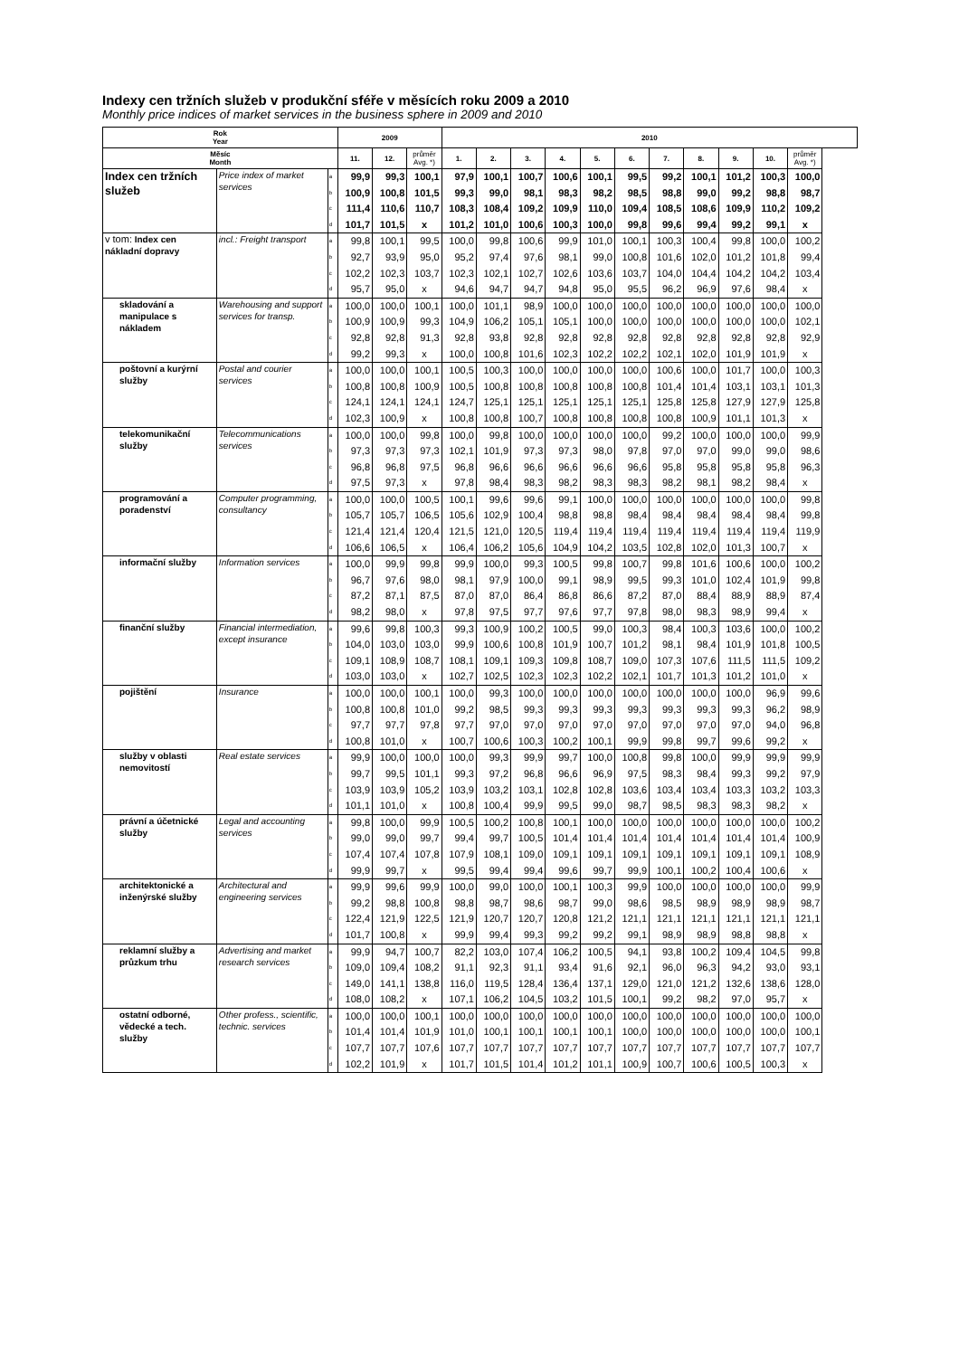Indexy cen tržních služeb v produkční sféře v měsících roku 2009 a 2010
Monthly price indices of market services in the business sphere in 2009 and 2010
| Rok Year | | | 2009 | | | 2010 | | | | | | | | | | |
| --- | --- | --- | --- | --- | --- | --- | --- | --- | --- | --- | --- | --- | --- | --- | --- | --- |
| Měsíc Month | | | 11. | 12. | průměr Avg. *) | 1. | 2. | 3. | 4. | 5. | 6. | 7. | 8. | 9. | 10. | průměr Avg. *) |
| Index cen tržních služeb | Price index of market services | a | 99,9 | 99,3 | 100,1 | 97,9 | 100,1 | 100,7 | 100,6 | 100,1 | 99,5 | 99,2 | 100,1 | 101,2 | 100,3 | 100,0 |
| | | b | 100,9 | 100,8 | 101,5 | 99,3 | 99,0 | 98,1 | 98,3 | 98,2 | 98,5 | 98,8 | 99,0 | 99,2 | 98,8 | 98,7 |
| | | c | 111,4 | 110,6 | 110,7 | 108,3 | 108,4 | 109,2 | 109,9 | 110,0 | 109,4 | 108,5 | 108,6 | 109,9 | 110,2 | 109,2 |
| | | d | 101,7 | 101,5 | x | 101,2 | 101,0 | 100,6 | 100,3 | 100,0 | 99,8 | 99,6 | 99,4 | 99,2 | 99,1 | x |
| v tom: Index cen nákladní dopravy | incl.: Freight transport | a | 99,8 | 100,1 | 99,5 | 100,0 | 99,8 | 100,6 | 99,9 | 101,0 | 100,1 | 100,3 | 100,4 | 99,8 | 100,0 | 100,2 |
| | | b | 92,7 | 93,9 | 95,0 | 95,2 | 97,4 | 97,6 | 98,1 | 99,0 | 100,8 | 101,6 | 102,0 | 101,2 | 101,8 | 99,4 |
| | | c | 102,2 | 102,3 | 103,7 | 102,3 | 102,1 | 102,7 | 102,6 | 103,6 | 103,7 | 104,0 | 104,4 | 104,2 | 104,2 | 103,4 |
| | | d | 95,7 | 95,0 | x | 94,6 | 94,7 | 94,7 | 94,8 | 95,0 | 95,5 | 96,2 | 96,9 | 97,6 | 98,4 | x |
| skladování a manipulace s nákladem | Warehousing and support services for transp. | a | 100,0 | 100,0 | 100,1 | 100,0 | 101,1 | 98,9 | 100,0 | 100,0 | 100,0 | 100,0 | 100,0 | 100,0 | 100,0 | 100,0 |
| | | b | 100,9 | 100,9 | 99,3 | 104,9 | 106,2 | 105,1 | 105,1 | 100,0 | 100,0 | 100,0 | 100,0 | 100,0 | 100,0 | 102,1 |
| | | c | 92,8 | 92,8 | 91,3 | 92,8 | 93,8 | 92,8 | 92,8 | 92,8 | 92,8 | 92,8 | 92,8 | 92,8 | 92,8 | 92,9 |
| | | d | 99,2 | 99,3 | x | 100,0 | 100,8 | 101,6 | 102,3 | 102,2 | 102,2 | 102,1 | 102,0 | 101,9 | 101,9 | x |
| poštovní a kurýrní služby | Postal and courier services | a | 100,0 | 100,0 | 100,1 | 100,5 | 100,3 | 100,0 | 100,0 | 100,0 | 100,0 | 100,6 | 100,0 | 101,7 | 100,0 | 100,3 |
| | | b | 100,8 | 100,8 | 100,9 | 100,5 | 100,8 | 100,8 | 100,8 | 100,8 | 100,8 | 101,4 | 101,4 | 103,1 | 103,1 | 101,3 |
| | | c | 124,1 | 124,1 | 124,1 | 124,7 | 125,1 | 125,1 | 125,1 | 125,1 | 125,1 | 125,8 | 125,8 | 127,9 | 127,9 | 125,8 |
| | | d | 102,3 | 100,9 | x | 100,8 | 100,8 | 100,7 | 100,8 | 100,8 | 100,8 | 100,8 | 100,9 | 101,1 | 101,3 | x |
| telekomunikační služby | Telecommunications services | a | 100,0 | 100,0 | 99,8 | 100,0 | 99,8 | 100,0 | 100,0 | 100,0 | 100,0 | 99,2 | 100,0 | 100,0 | 100,0 | 99,9 |
| | | b | 97,3 | 97,3 | 97,3 | 102,1 | 101,9 | 97,3 | 97,3 | 98,0 | 97,8 | 97,0 | 97,0 | 99,0 | 99,0 | 98,6 |
| | | c | 96,8 | 96,8 | 97,5 | 96,8 | 96,6 | 96,6 | 96,6 | 96,6 | 96,6 | 95,8 | 95,8 | 95,8 | 95,8 | 96,3 |
| | | d | 97,5 | 97,3 | x | 97,8 | 98,4 | 98,3 | 98,2 | 98,3 | 98,3 | 98,2 | 98,1 | 98,2 | 98,4 | x |
| programování a poradenství | Computer programming, consultancy | a | 100,0 | 100,0 | 100,5 | 100,1 | 99,6 | 99,6 | 99,1 | 100,0 | 100,0 | 100,0 | 100,0 | 100,0 | 100,0 | 99,8 |
| | | b | 105,7 | 105,7 | 106,5 | 105,6 | 102,9 | 100,4 | 98,8 | 98,8 | 98,4 | 98,4 | 98,4 | 98,4 | 98,4 | 99,8 |
| | | c | 121,4 | 121,4 | 120,4 | 121,5 | 121,0 | 120,5 | 119,4 | 119,4 | 119,4 | 119,4 | 119,4 | 119,4 | 119,4 | 119,9 |
| | | d | 106,6 | 106,5 | x | 106,4 | 106,2 | 105,6 | 104,9 | 104,2 | 103,5 | 102,8 | 102,0 | 101,3 | 100,7 | x |
| informační služby | Information services | a | 100,0 | 99,9 | 99,8 | 99,9 | 100,0 | 99,3 | 100,5 | 99,8 | 100,7 | 99,8 | 101,6 | 100,6 | 100,0 | 100,2 |
| | | b | 96,7 | 97,6 | 98,0 | 98,1 | 97,9 | 100,0 | 99,1 | 98,9 | 99,5 | 99,3 | 101,0 | 102,4 | 101,9 | 99,8 |
| | | c | 87,2 | 87,1 | 87,5 | 87,0 | 87,0 | 86,4 | 86,8 | 86,6 | 87,2 | 87,0 | 88,4 | 88,9 | 88,9 | 87,4 |
| | | d | 98,2 | 98,0 | x | 97,8 | 97,5 | 97,7 | 97,6 | 97,7 | 97,8 | 98,0 | 98,3 | 98,9 | 99,4 | x |
| finanční služby | Financial intermediation, except insurance | a | 99,6 | 99,8 | 100,3 | 99,3 | 100,9 | 100,2 | 100,5 | 99,0 | 100,3 | 98,4 | 100,3 | 103,6 | 100,0 | 100,2 |
| | | b | 104,0 | 103,0 | 103,0 | 99,9 | 100,6 | 100,8 | 101,9 | 100,7 | 101,2 | 98,1 | 98,4 | 101,9 | 101,8 | 100,5 |
| | | c | 109,1 | 108,9 | 108,7 | 108,1 | 109,1 | 109,3 | 109,8 | 108,7 | 109,0 | 107,3 | 107,6 | 111,5 | 111,5 | 109,2 |
| | | d | 103,0 | 103,0 | x | 102,7 | 102,5 | 102,3 | 102,3 | 102,2 | 102,1 | 101,7 | 101,3 | 101,2 | 101,0 | x |
| pojištění | Insurance | a | 100,0 | 100,0 | 100,1 | 100,0 | 99,3 | 100,0 | 100,0 | 100,0 | 100,0 | 100,0 | 100,0 | 100,0 | 96,9 | 99,6 |
| | | b | 100,8 | 100,8 | 101,0 | 99,2 | 98,5 | 99,3 | 99,3 | 99,3 | 99,3 | 99,3 | 99,3 | 99,3 | 96,2 | 98,9 |
| | | c | 97,7 | 97,7 | 97,8 | 97,7 | 97,0 | 97,0 | 97,0 | 97,0 | 97,0 | 97,0 | 97,0 | 97,0 | 94,0 | 96,8 |
| | | d | 100,8 | 101,0 | x | 100,7 | 100,6 | 100,3 | 100,2 | 100,1 | 99,9 | 99,8 | 99,7 | 99,6 | 99,2 | x |
| služby v oblasti nemovitostí | Real estate services | a | 99,9 | 100,0 | 100,0 | 100,0 | 99,3 | 99,9 | 99,7 | 100,0 | 100,8 | 99,8 | 100,0 | 99,9 | 99,9 | 99,9 |
| | | b | 99,7 | 99,5 | 101,1 | 99,3 | 97,2 | 96,8 | 96,6 | 96,9 | 97,5 | 98,3 | 98,4 | 99,3 | 99,2 | 97,9 |
| | | c | 103,9 | 103,9 | 105,2 | 103,9 | 103,2 | 103,1 | 102,8 | 102,8 | 103,6 | 103,4 | 103,4 | 103,3 | 103,2 | 103,3 |
| | | d | 101,1 | 101,0 | x | 100,8 | 100,4 | 99,9 | 99,5 | 99,0 | 98,7 | 98,5 | 98,3 | 98,3 | 98,2 | x |
| právní a účetnické služby | Legal and accounting services | a | 99,8 | 100,0 | 99,9 | 100,5 | 100,2 | 100,8 | 100,1 | 100,0 | 100,0 | 100,0 | 100,0 | 100,0 | 100,0 | 100,2 |
| | | b | 99,0 | 99,0 | 99,7 | 99,4 | 99,7 | 100,5 | 101,4 | 101,4 | 101,4 | 101,4 | 101,4 | 101,4 | 101,4 | 100,9 |
| | | c | 107,4 | 107,4 | 107,8 | 107,9 | 108,1 | 109,0 | 109,1 | 109,1 | 109,1 | 109,1 | 109,1 | 109,1 | 109,1 | 108,9 |
| | | d | 99,9 | 99,7 | x | 99,5 | 99,4 | 99,4 | 99,6 | 99,7 | 99,9 | 100,1 | 100,2 | 100,4 | 100,6 | x |
| architektonické a inženýrské služby | Architectural and engineering services | a | 99,9 | 99,6 | 99,9 | 100,0 | 99,0 | 100,0 | 100,1 | 100,3 | 99,9 | 100,0 | 100,0 | 100,0 | 100,0 | 99,9 |
| | | b | 99,2 | 98,8 | 100,8 | 98,8 | 98,7 | 98,6 | 98,7 | 99,0 | 98,6 | 98,5 | 98,9 | 98,9 | 98,9 | 98,7 |
| | | c | 122,4 | 121,9 | 122,5 | 121,9 | 120,7 | 120,7 | 120,8 | 121,2 | 121,1 | 121,1 | 121,1 | 121,1 | 121,1 | 121,1 |
| | | d | 101,7 | 100,8 | x | 99,9 | 99,4 | 99,3 | 99,2 | 99,2 | 99,1 | 98,9 | 98,9 | 98,8 | 98,8 | x |
| reklamní služby a průzkum trhu | Advertising and market research services | a | 99,9 | 94,7 | 100,7 | 82,2 | 103,0 | 107,4 | 106,2 | 100,5 | 94,1 | 93,8 | 100,2 | 109,4 | 104,5 | 99,8 |
| | | b | 109,0 | 109,4 | 108,2 | 91,1 | 92,3 | 91,1 | 93,4 | 91,6 | 92,1 | 96,0 | 96,3 | 94,2 | 93,0 | 93,1 |
| | | c | 149,0 | 141,1 | 138,8 | 116,0 | 119,5 | 128,4 | 136,4 | 137,1 | 129,0 | 121,0 | 121,2 | 132,6 | 138,6 | 128,0 |
| | | d | 108,0 | 108,2 | x | 107,1 | 106,2 | 104,5 | 103,2 | 101,5 | 100,1 | 99,2 | 98,2 | 97,0 | 95,7 | x |
| ostatní odborné, vědecké a tech. služby | Other profess., scientific, technic. services | a | 100,0 | 100,0 | 100,1 | 100,0 | 100,0 | 100,0 | 100,0 | 100,0 | 100,0 | 100,0 | 100,0 | 100,0 | 100,0 | 100,0 |
| | | b | 101,4 | 101,4 | 101,9 | 101,0 | 100,1 | 100,1 | 100,1 | 100,1 | 100,0 | 100,0 | 100,0 | 100,0 | 100,0 | 100,1 |
| | | c | 107,7 | 107,7 | 107,6 | 107,7 | 107,7 | 107,7 | 107,7 | 107,7 | 107,7 | 107,7 | 107,7 | 107,7 | 107,7 | 107,7 |
| | | d | 102,2 | 101,9 | x | 101,7 | 101,5 | 101,4 | 101,2 | 101,1 | 100,9 | 100,7 | 100,6 | 100,5 | 100,3 | x |